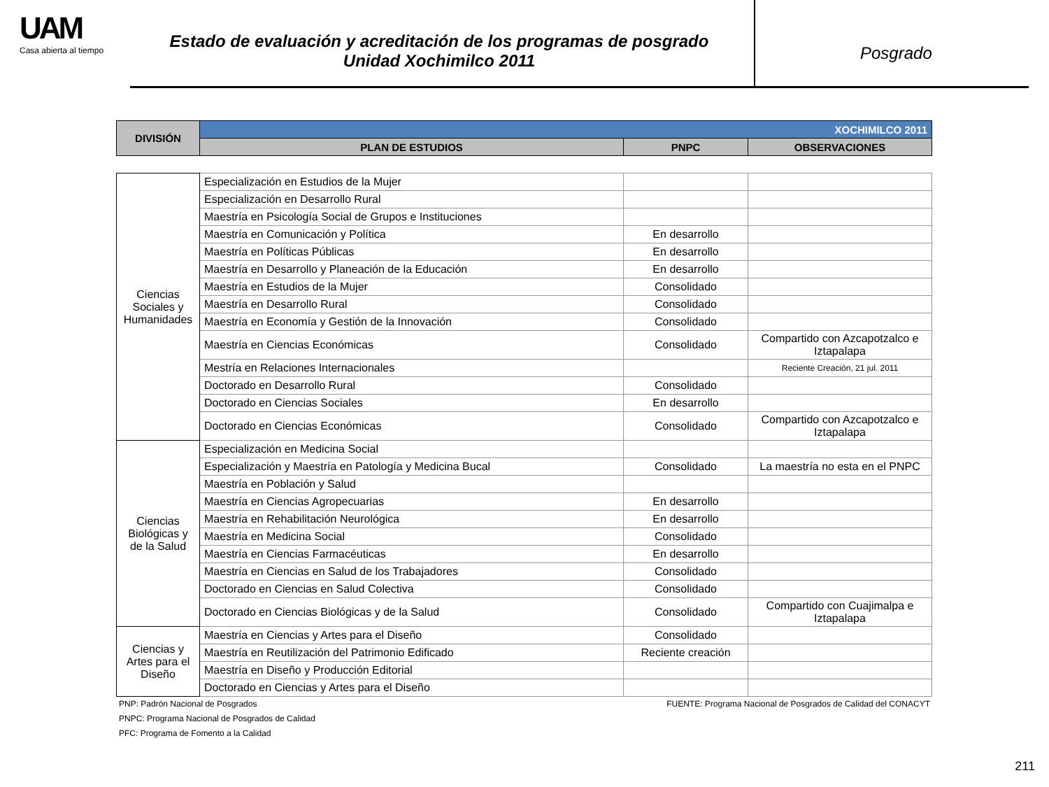UAM
Casa abierta al tiempo
Estado de evaluación y acreditación de los programas de posgrado
Unidad Xochimilco 2011
Posgrado
| DIVISIÓN | XOCHIMILCO 2011 | | |
| --- | --- | --- | --- |
| | PLAN DE ESTUDIOS | PNPC | OBSERVACIONES |
| Ciencias Sociales y Humanidades | Especialización en Estudios de la Mujer | | |
| | Especialización en Desarrollo Rural | | |
| | Maestría en Psicología Social de Grupos e Instituciones | | |
| | Maestría en Comunicación y Política | En desarrollo | |
| | Maestría en Políticas Públicas | En desarrollo | |
| | Maestría en Desarrollo y Planeación de la Educación | En desarrollo | |
| | Maestría en Estudios de la Mujer | Consolidado | |
| | Maestría en Desarrollo Rural | Consolidado | |
| | Maestría en Economía y Gestión de la Innovación | Consolidado | |
| | Maestría en Ciencias Económicas | Consolidado | Compartido con Azcapotzalco e Iztapalapa |
| | Mestría en Relaciones Internacionales | | Reciente Creación, 21 jul. 2011 |
| | Doctorado en Desarrollo Rural | Consolidado | |
| | Doctorado en Ciencias Sociales | En desarrollo | |
| | Doctorado en Ciencias Económicas | Consolidado | Compartido con Azcapotzalco e Iztapalapa |
| Ciencias Biológicas y de la Salud | Especialización en Medicina Social | | |
| | Especialización y Maestría en Patología y Medicina Bucal | Consolidado | La maestría no esta en el PNPC |
| | Maestría en Población y Salud | | |
| | Maestría en Ciencias Agropecuarias | En desarrollo | |
| | Maestría en Rehabilitación Neurológica | En desarrollo | |
| | Maestría en Medicina Social | Consolidado | |
| | Maestría en Ciencias Farmacéuticas | En desarrollo | |
| | Maestría en Ciencias en Salud de los Trabajadores | Consolidado | |
| | Doctorado en Ciencias en Salud Colectiva | Consolidado | |
| | Doctorado en Ciencias Biológicas y de la Salud | Consolidado | Compartido con Cuajimalpa e Iztapalapa |
| Ciencias y Artes para el Diseño | Maestría en Ciencias y Artes para el Diseño | Consolidado | |
| | Maestría en Reutilización del Patrimonio Edificado | Reciente creación | |
| | Maestría en Diseño y Producción Editorial | | |
| | Doctorado en Ciencias y Artes para el Diseño | | |
PNP: Padrón Nacional de Posgrados FUENTE: Programa Nacional de Posgrados de Calidad del CONACYT
PNPC: Programa Nacional de Posgrados de Calidad
PFC: Programa de Fomento a la Calidad
211